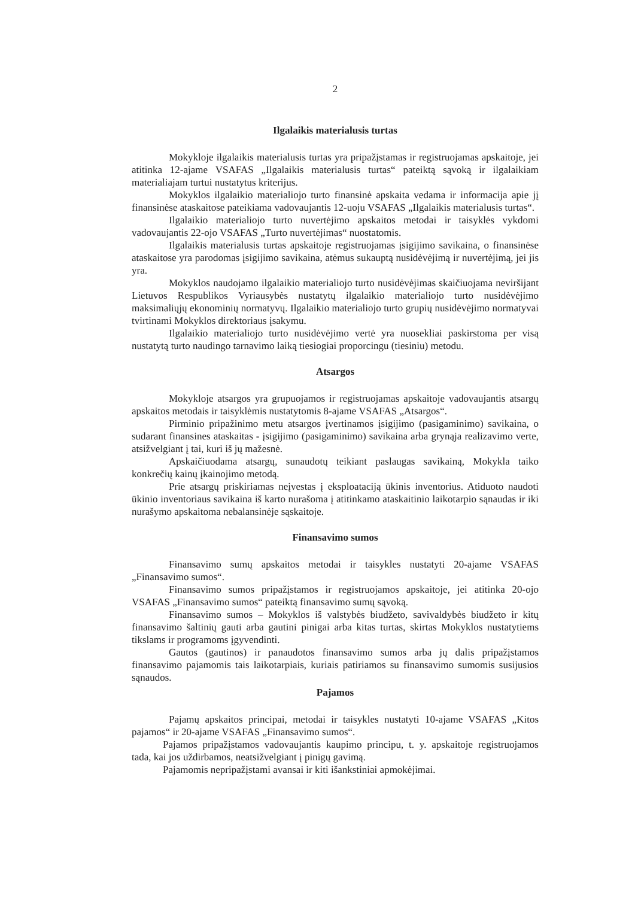2
Ilgalaikis materialusis turtas
Mokykloje ilgalaikis materialusis turtas yra pripažįstamas ir registruojamas apskaitoje, jei atitinka 12-ajame VSAFAS „Ilgalaikis materialusis turtas“ pateiktą sąvoką ir ilgalaikiam materialiajam turtui nustatytus kriterijus.
Mokyklos ilgalaikio materialiojo turto finansinė apskaita vedama ir informacija apie jį finansinėse ataskaitose pateikiama vadovaujantis 12-uoju VSAFAS „Ilgalaikis materialusis turtas“.
Ilgalaikio materialiojo turto nuvertėjimo apskaitos metodai ir taisyklės vykdomi vadovaujantis 22-ojo VSAFAS „Turto nuvertėjimas“ nuostatomis.
Ilgalaikis materialusis turtas apskaitoje registruojamas įsigijimo savikaina, o finansinėse ataskaitose yra parodomas įsigijimo savikaina, atėmus sukauptą nusidėvėjimą ir nuvertėjimą, jei jis yra.
Mokyklos naudojamo ilgalaikio materialiojo turto nusidėvėjimas skaičiuojama neviršijant Lietuvos Respublikos Vyriausybės nustatytų ilgalaikio materialiojo turto nusidėvėjimo maksimaliųjų ekonominių normatyvų. Ilgalaikio materialiojo turto grupių nusidėvėjimo normatyvai tvirtinami Mokyklos direktoriaus įsakymu.
Ilgalaikio materialiojo turto nusidėvėjimo vertė yra nuosekliai paskirstoma per visą nustatytą turto naudingo tarnavimo laiką tiesiogiai proporcingu (tiesiniu) metodu.
Atsargos
Mokykloje atsargos yra grupuojamos ir registruojamas apskaitoje vadovaujantis atsargų apskaitos metodais ir taisyklėmis nustatytomis 8-ajame VSAFAS „Atsargos“.
Pirminio pripažinimo metu atsargos įvertinamos įsigijimo (pasigaminimo) savikaina, o sudarant finansines ataskaitas - įsigijimo (pasigaminimo) savikaina arba grynąja realizavimo verte, atsižvelgiant į tai, kuri iš jų mažesnė.
Apskaičiuodama atsargų, sunaudotų teikiant paslaugas savikainą, Mokykla taiko konkrečių kainų įkainojimo metodą.
Prie atsargų priskiriamas neįvestas į eksploataciją ūkinis inventorius. Atiduoto naudoti ūkinio inventoriaus savikaina iš karto nurašoma į atitinkamo ataskaitinio laikotarpio sąnaudas ir iki nurašymo apskaitoma nebalansinėje sąskaitoje.
Finansavimo sumos
Finansavimo sumų apskaitos metodai ir taisykles nustatyti 20-ajame VSAFAS „Finansavimo sumos“.
Finansavimo sumos pripažįstamos ir registruojamos apskaitoje, jei atitinka 20-ojo VSAFAS „Finansavimo sumos“ pateiktą finansavimo sumų sąvoką.
Finansavimo sumos – Mokyklos iš valstybės biudžeto, savivaldybės biudžeto ir kitų finansavimo šaltinių gauti arba gautini pinigai arba kitas turtas, skirtas Mokyklos nustatytiems tikslams ir programoms įgyvendinti.
Gautos (gautinos) ir panaudotos finansavimo sumos arba jų dalis pripažįstamos finansavimo pajamomis tais laikotarpiais, kuriais patiriamos su finansavimo sumomis susijusios sąnaudos.
Pajamos
Pajamų apskaitos principai, metodai ir taisykles nustatyti 10-ajame VSAFAS „Kitos pajamos“ ir 20-ajame VSAFAS „Finansavimo sumos“.
Pajamos pripažįstamos vadovaujantis kaupimo principu, t. y. apskaitoje registruojamos tada, kai jos uždirbamos, neatsižvelgiant į pinigų gavimą.
Pajamomis nepripažįstami avansai ir kiti išankstiniai apmokėjimai.